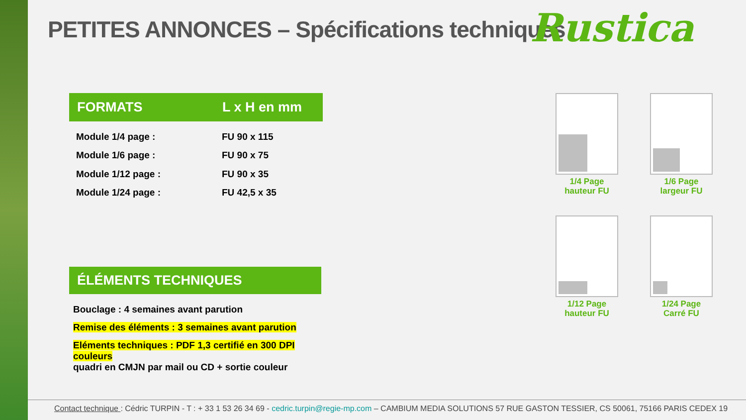PETITES ANNONCES – Spécifications techniques
Rustica
| FORMATS | L x H en mm |
| --- | --- |
| Module 1/4 page : | FU 90 x 115 |
| Module 1/6 page : | FU 90 x 75 |
| Module 1/12 page : | FU 90 x 35 |
| Module 1/24 page : | FU 42,5 x 35 |
ÉLÉMENTS TECHNIQUES
Bouclage : 4 semaines avant parution
Remise des éléments : 3 semaines avant parution
Eléments techniques : PDF 1,3 certifié en 300 DPI couleurs
quadri en CMJN par mail ou CD + sortie couleur
1/4 Page
hauteur FU
1/6 Page
largeur FU
1/12 Page
hauteur FU
1/24 Page
Carré FU
Contact technique : Cédric TURPIN - T : + 33 1 53 26 34 69 - cedric.turpin@regie-mp.com – CAMBIUM MEDIA SOLUTIONS 57 RUE GASTON TESSIER, CS 50061, 75166 PARIS CEDEX 19